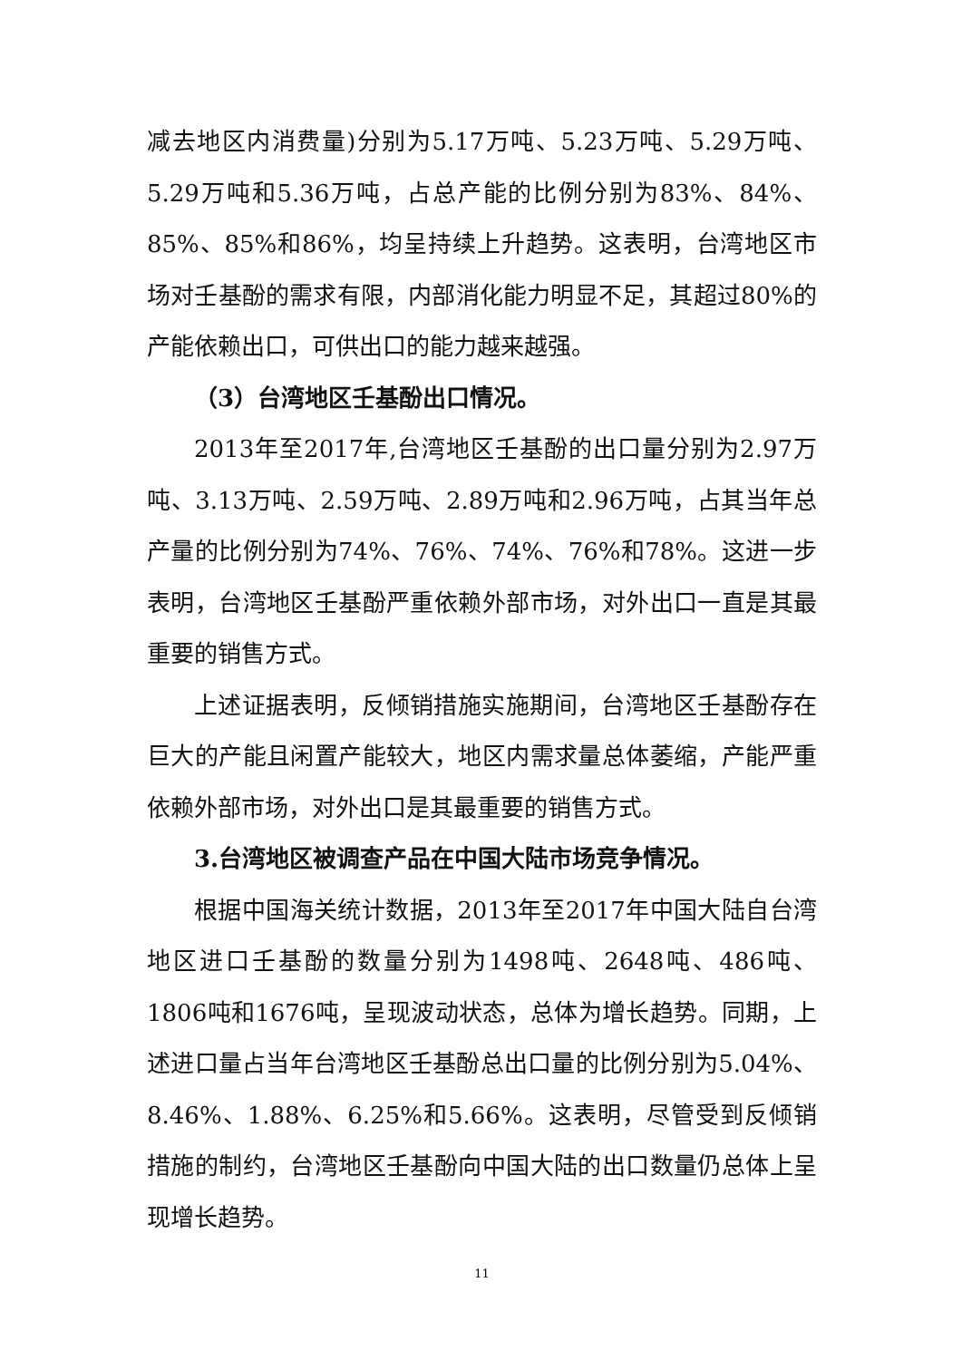减去地区内消费量)分别为5.17万吨、5.23万吨、5.29万吨、5.29万吨和5.36万吨，占总产能的比例分别为83%、84%、85%、85%和86%，均呈持续上升趋势。这表明，台湾地区市场对壬基酚的需求有限，内部消化能力明显不足，其超过80%的产能依赖出口，可供出口的能力越来越强。
（3）台湾地区壬基酚出口情况。
2013年至2017年,台湾地区壬基酚的出口量分别为2.97万吨、3.13万吨、2.59万吨、2.89万吨和2.96万吨，占其当年总产量的比例分别为74%、76%、74%、76%和78%。这进一步表明，台湾地区壬基酚严重依赖外部市场，对外出口一直是其最重要的销售方式。
上述证据表明，反倾销措施实施期间，台湾地区壬基酚存在巨大的产能且闲置产能较大，地区内需求量总体萎缩，产能严重依赖外部市场，对外出口是其最重要的销售方式。
3.台湾地区被调查产品在中国大陆市场竞争情况。
根据中国海关统计数据，2013年至2017年中国大陆自台湾地区进口壬基酚的数量分别为1498吨、2648吨、486吨、1806吨和1676吨，呈现波动状态，总体为增长趋势。同期，上述进口量占当年台湾地区壬基酚总出口量的比例分别为5.04%、8.46%、1.88%、6.25%和5.66%。这表明，尽管受到反倾销措施的制约，台湾地区壬基酚向中国大陆的出口数量仍总体上呈现增长趋势。
11